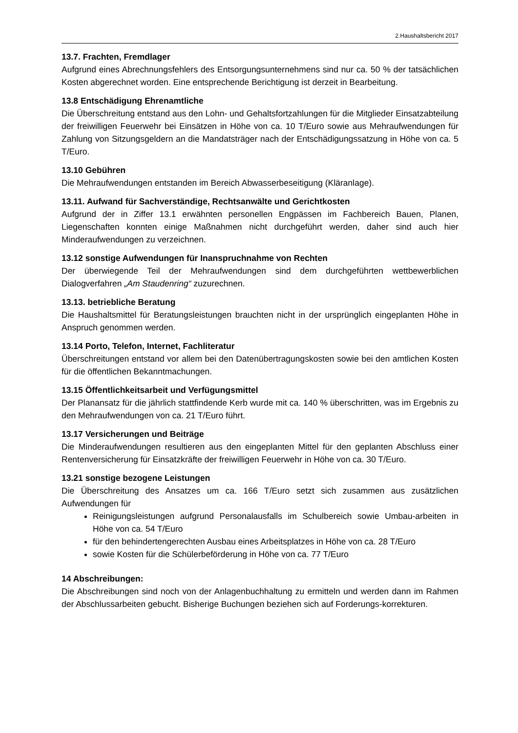2.Haushaltsbericht 2017
13.7. Frachten, Fremdlager
Aufgrund eines Abrechnungsfehlers des Entsorgungsunternehmens sind nur ca. 50 % der tatsächlichen Kosten abgerechnet worden. Eine entsprechende Berichtigung ist derzeit in Bearbeitung.
13.8 Entschädigung Ehrenamtliche
Die Überschreitung entstand aus den Lohn- und Gehaltsfortzahlungen für die Mitglieder Einsatzabteilung der freiwilligen Feuerwehr bei Einsätzen in Höhe von ca. 10 T/Euro sowie aus Mehraufwendungen für Zahlung von Sitzungsgeldern an die Mandatsträger nach der Entschädigungssatzung in Höhe von ca. 5 T/Euro.
13.10 Gebühren
Die Mehraufwendungen entstanden im Bereich Abwasserbeseitigung (Kläranlage).
13.11. Aufwand für Sachverständige, Rechtsanwälte und Gerichtkosten
Aufgrund der in Ziffer 13.1 erwähnten personellen Engpässen im Fachbereich Bauen, Planen, Liegenschaften konnten einige Maßnahmen nicht durchgeführt werden, daher sind auch hier Minderaufwendungen zu verzeichnen.
13.12 sonstige Aufwendungen für Inanspruchnahme von Rechten
Der überwiegende Teil der Mehraufwendungen sind dem durchgeführten wettbewerblichen Dialogverfahren „Am Staudenring“ zuzurechnen.
13.13. betriebliche Beratung
Die Haushaltsmittel für Beratungsleistungen brauchten nicht in der ursprünglich eingeplanten Höhe in Anspruch genommen werden.
13.14 Porto, Telefon, Internet, Fachliteratur
Überschreitungen entstand vor allem bei den Datenübertragungskosten sowie bei den amtlichen Kosten für die öffentlichen Bekanntmachungen.
13.15 Öffentlichkeitsarbeit und Verfügungsmittel
Der Planansatz für die jährlich stattfindende Kerb wurde mit ca. 140 % überschritten, was im Ergebnis zu den Mehraufwendungen von ca. 21 T/Euro führt.
13.17 Versicherungen und Beiträge
Die Minderaufwendungen resultieren aus den eingeplanten Mittel für den geplanten Abschluss einer Rentenversicherung für Einsatzkräfte der freiwilligen Feuerwehr in Höhe von ca. 30 T/Euro.
13.21 sonstige bezogene Leistungen
Die Überschreitung des Ansatzes um ca. 166 T/Euro setzt sich zusammen aus zusätzlichen Aufwendungen für
Reinigungsleistungen aufgrund Personalausfalls im Schulbereich sowie Umbau-arbeiten in Höhe von ca. 54 T/Euro
für den behindertengerechten Ausbau eines Arbeitsplatzes in Höhe von ca. 28 T/Euro
sowie Kosten für die Schülerbeförderung in Höhe von ca. 77 T/Euro
14 Abschreibungen:
Die Abschreibungen sind noch von der Anlagenbuchhaltung zu ermitteln und werden dann im Rahmen der Abschlussarbeiten gebucht. Bisherige Buchungen beziehen sich auf Forderungs-korrekturen.